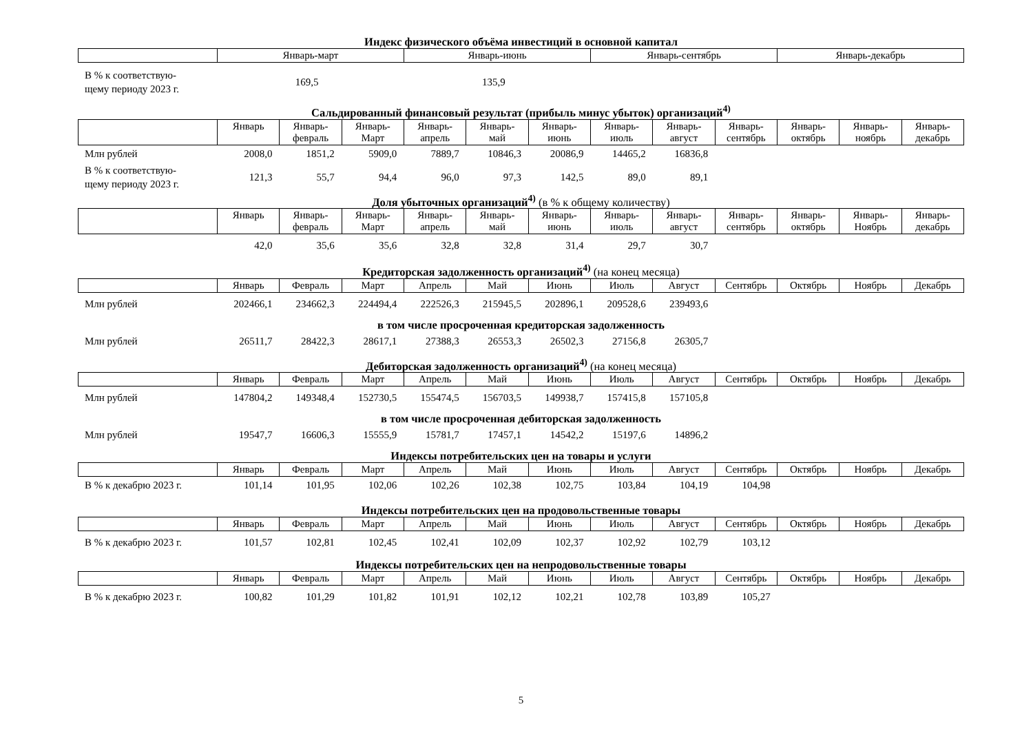Индекс физического объёма инвестиций в основной капитал
| | Январь-март | Январь-июнь | Январь-сентябрь | Январь-декабрь |
| В % к соответствую- щему периоду 2023 г. | 169,5 | 135,9 | | |
Сальдированный финансовый результат (прибыль минус убыток) организаций<sup>4)</sup>
| | Январь | Январь- февраль | Январь- Март | Январь- апрель | Январь- май | Январь- июнь | Январь- июль | Январь- август | Январь- сентябрь | Январь- октябрь | Январь- ноябрь | Январь- декабрь |
| Млн рублей | 2008,0 | 1851,2 | 5909,0 | 7889,7 | 10846,3 | 20086,9 | 14465,2 | 16836,8 | | | | |
| В % к соответствую- щему периоду 2023 г. | 121,3 | 55,7 | 94,4 | 96,0 | 97,3 | 142,5 | 89,0 | 89,1 | | | | |
Доля убыточных организаций<sup>4)</sup> (в % к общему количеству)
| | Январь | Январь- февраль | Январь- Март | Январь- апрель | Январь- май | Январь- июнь | Январь- июль | Январь- август | Январь- сентябрь | Январь- октябрь | Январь- Ноябрь | Январь- декабрь |
| | 42,0 | 35,6 | 35,6 | 32,8 | 32,8 | 31,4 | 29,7 | 30,7 | | | | |
Кредиторская задолженность организаций<sup>4)</sup> (на конец месяца)
| | Январь | Февраль | Март | Апрель | Май | Июнь | Июль | Август | Сентябрь | Октябрь | Ноябрь | Декабрь |
| Млн рублей | 202466,1 | 234662,3 | 224494,4 | 222526,3 | 215945,5 | 202896,1 | 209528,6 | 239493,6 | | | | |
в том числе просроченная кредиторская задолженность
| Млн рублей | 26511,7 | 28422,3 | 28617,1 | 27388,3 | 26553,3 | 26502,3 | 27156,8 | 26305,7 | | | | |
Дебиторская задолженность организаций<sup>4)</sup> (на конец месяца)
| | Январь | Февраль | Март | Апрель | Май | Июнь | Июль | Август | Сентябрь | Октябрь | Ноябрь | Декабрь |
| Млн рублей | 147804,2 | 149348,4 | 152730,5 | 155474,5 | 156703,5 | 149938,7 | 157415,8 | 157105,8 | | | | |
в том числе просроченная дебиторская задолженность
| Млн рублей | 19547,7 | 16606,3 | 15555,9 | 15781,7 | 17457,1 | 14542,2 | 15197,6 | 14896,2 | | | | |
Индексы потребительских цен на товары и услуги
| | Январь | Февраль | Март | Апрель | Май | Июнь | Июль | Август | Сентябрь | Октябрь | Ноябрь | Декабрь |
| В % к декабрю 2023 г. | 101,14 | 101,95 | 102,06 | 102,26 | 102,38 | 102,75 | 103,84 | 104,19 | 104,98 | | | |
Индексы потребительских цен на продовольственные товары
| | Январь | Февраль | Март | Апрель | Май | Июнь | Июль | Август | Сентябрь | Октябрь | Ноябрь | Декабрь |
| В % к декабрю 2023 г. | 101,57 | 102,81 | 102,45 | 102,41 | 102,09 | 102,37 | 102,92 | 102,79 | 103,12 | | | |
Индексы потребительских цен на непродовольственные товары
| | Январь | Февраль | Март | Апрель | Май | Июнь | Июль | Август | Сентябрь | Октябрь | Ноябрь | Декабрь |
| В % к декабрю 2023 г. | 100,82 | 101,29 | 101,82 | 101,91 | 102,12 | 102,21 | 102,78 | 103,89 | 105,27 | | | |
5